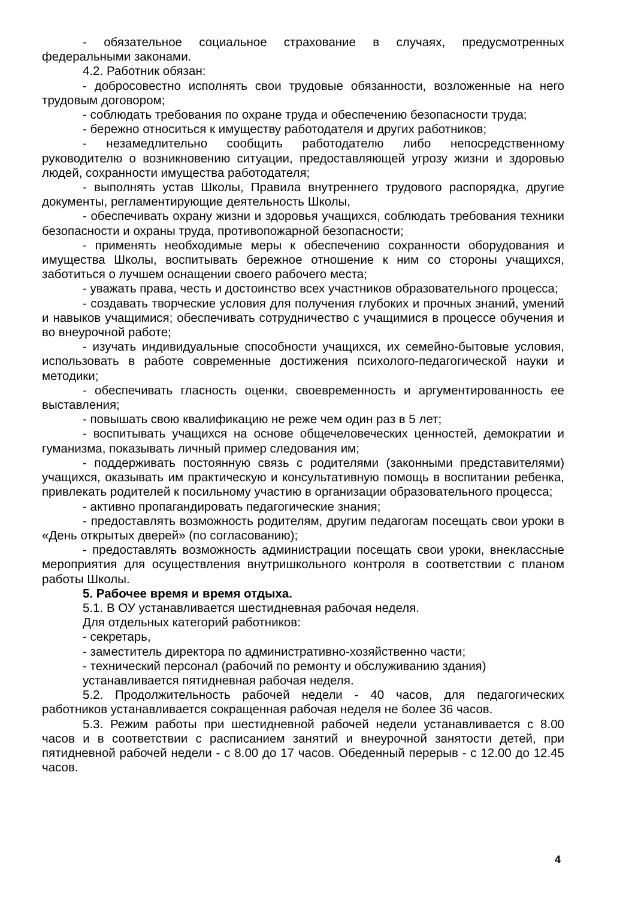- обязательное социальное страхование в случаях, предусмотренных федеральными законами.
4.2. Работник обязан:
- добросовестно исполнять свои трудовые обязанности, возложенные на него трудовым договором;
- соблюдать требования по охране труда и обеспечению безопасности труда;
- бережно относиться к имуществу работодателя и других работников;
- незамедлительно сообщить работодателю либо непосредственному руководителю о возникновению ситуации, предоставляющей угрозу жизни и здоровью людей, сохранности имущества работодателя;
- выполнять устав Школы, Правила внутреннего трудового распорядка, другие документы, регламентирующие деятельность Школы,
- обеспечивать охрану жизни и здоровья учащихся, соблюдать требования техники безопасности и охраны труда, противопожарной безопасности;
- применять необходимые меры к обеспечению сохранности оборудования и имущества Школы, воспитывать бережное отношение к ним со стороны учащихся, заботиться о лучшем оснащении своего рабочего места;
- уважать права, честь и достоинство всех участников образовательного процесса;
- создавать творческие условия для получения глубоких и прочных знаний, умений и навыков учащимися; обеспечивать сотрудничество с учащимися в процессе обучения и во внеурочной работе;
- изучать индивидуальные способности учащихся, их семейно-бытовые условия, использовать в работе современные достижения психолого-педагогической науки и методики;
- обеспечивать гласность оценки, своевременность и аргументированность ее выставления;
- повышать свою квалификацию не реже чем один раз в 5 лет;
- воспитывать учащихся на основе общечеловеческих ценностей, демократии и гуманизма, показывать личный пример следования им;
- поддерживать постоянную связь с родителями (законными представителями) учащихся, оказывать им практическую и консультативную помощь в воспитании ребенка, привлекать родителей к посильному участию в организации образовательного процесса;
- активно пропагандировать педагогические знания;
- предоставлять возможность родителям, другим педагогам посещать свои уроки в «День открытых дверей» (по согласованию);
- предоставлять возможность администрации посещать свои уроки, внеклассные мероприятия для осуществления внутришкольного контроля в соответствии с планом работы Школы.
5. Рабочее время и время отдыха.
5.1. В ОУ устанавливается шестидневная рабочая неделя.
Для отдельных категорий работников:
- секретарь,
- заместитель директора по административно-хозяйственно части;
- технический персонал (рабочий по ремонту и обслуживанию здания)
устанавливается пятидневная рабочая неделя.
5.2. Продолжительность рабочей недели - 40 часов, для педагогических работников устанавливается сокращенная рабочая неделя не более 36 часов.
5.3. Режим работы при шестидневной рабочей недели устанавливается с 8.00 часов и в соответствии с расписанием занятий и внеурочной занятости детей, при пятидневной рабочей недели - с 8.00 до 17 часов. Обеденный перерыв - с 12.00 до 12.45 часов.
4